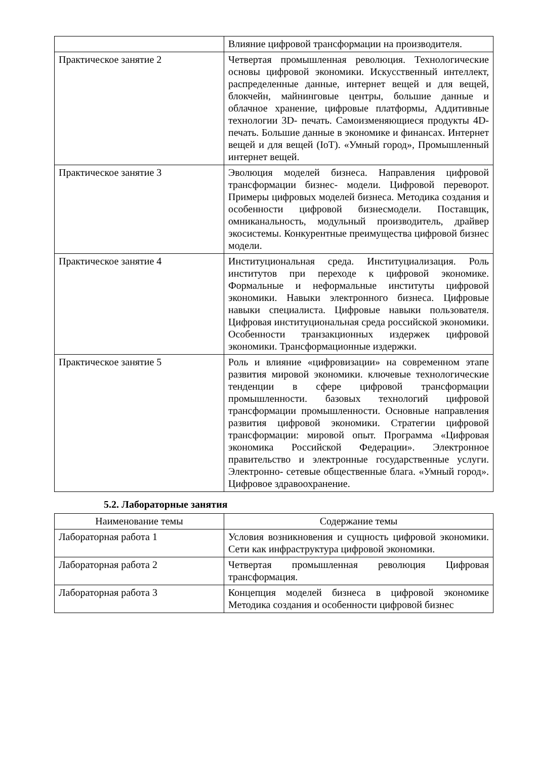| | Влияние цифровой трансформации на производителя. |
| Практическое занятие 2 | Четвертая промышленная революция. Технологические основы цифровой экономики. Искусственный интеллект, распределенные данные, интернет вещей и для вещей, блокчейн, майнинговые центры, большие данные и облачное хранение, цифровые платформы, Аддитивные технологии 3D- печать. Самоизменяющиеся продукты 4D- печать. Большие данные в экономике и финансах. Интернет вещей и для вещей (IoT). «Умный город», Промышленный интернет вещей. |
| Практическое занятие 3 | Эволюция моделей бизнеса. Направления цифровой трансформации бизнес- модели. Цифровой переворот. Примеры цифровых моделей бизнеса. Методика создания и особенности цифровой бизнесмодели. Поставщик, омниканальность, модульный производитель, драйвер экосистемы. Конкурентные преимущества цифровой бизнес модели. |
| Практическое занятие 4 | Институциональная среда. Институциализация. Роль институтов при переходе к цифровой экономике. Формальные и неформальные институты цифровой экономики. Навыки электронного бизнеса. Цифровые навыки специалиста. Цифровые навыки пользователя. Цифровая институциональная среда российской экономики. Особенности транзакционных издержек цифровой экономики. Трансформационные издержки. |
| Практическое занятие 5 | Роль и влияние «цифровизации» на современном этапе развития мировой экономики. ключевые технологические тенденции в сфере цифровой трансформации промышленности. базовых технологий цифровой трансформации промышленности. Основные направления развития цифровой экономики. Стратегии цифровой трансформации: мировой опыт. Программа «Цифровая экономика Российской Федерации». Электронное правительство и электронные государственные услуги. Электронно- сетевые общественные блага. «Умный город». Цифровое здравоохранение. |
5.2. Лабораторные занятия
| Наименование темы | Содержание темы |
| --- | --- |
| Лабораторная работа 1 | Условия возникновения и сущность цифровой экономики. Сети как инфраструктура цифровой экономики. |
| Лабораторная работа 2 | Четвертая промышленная революция Цифровая трансформация. |
| Лабораторная работа 3 | Концепция моделей бизнеса в цифровой экономике Методика создания и особенности цифровой бизнес |